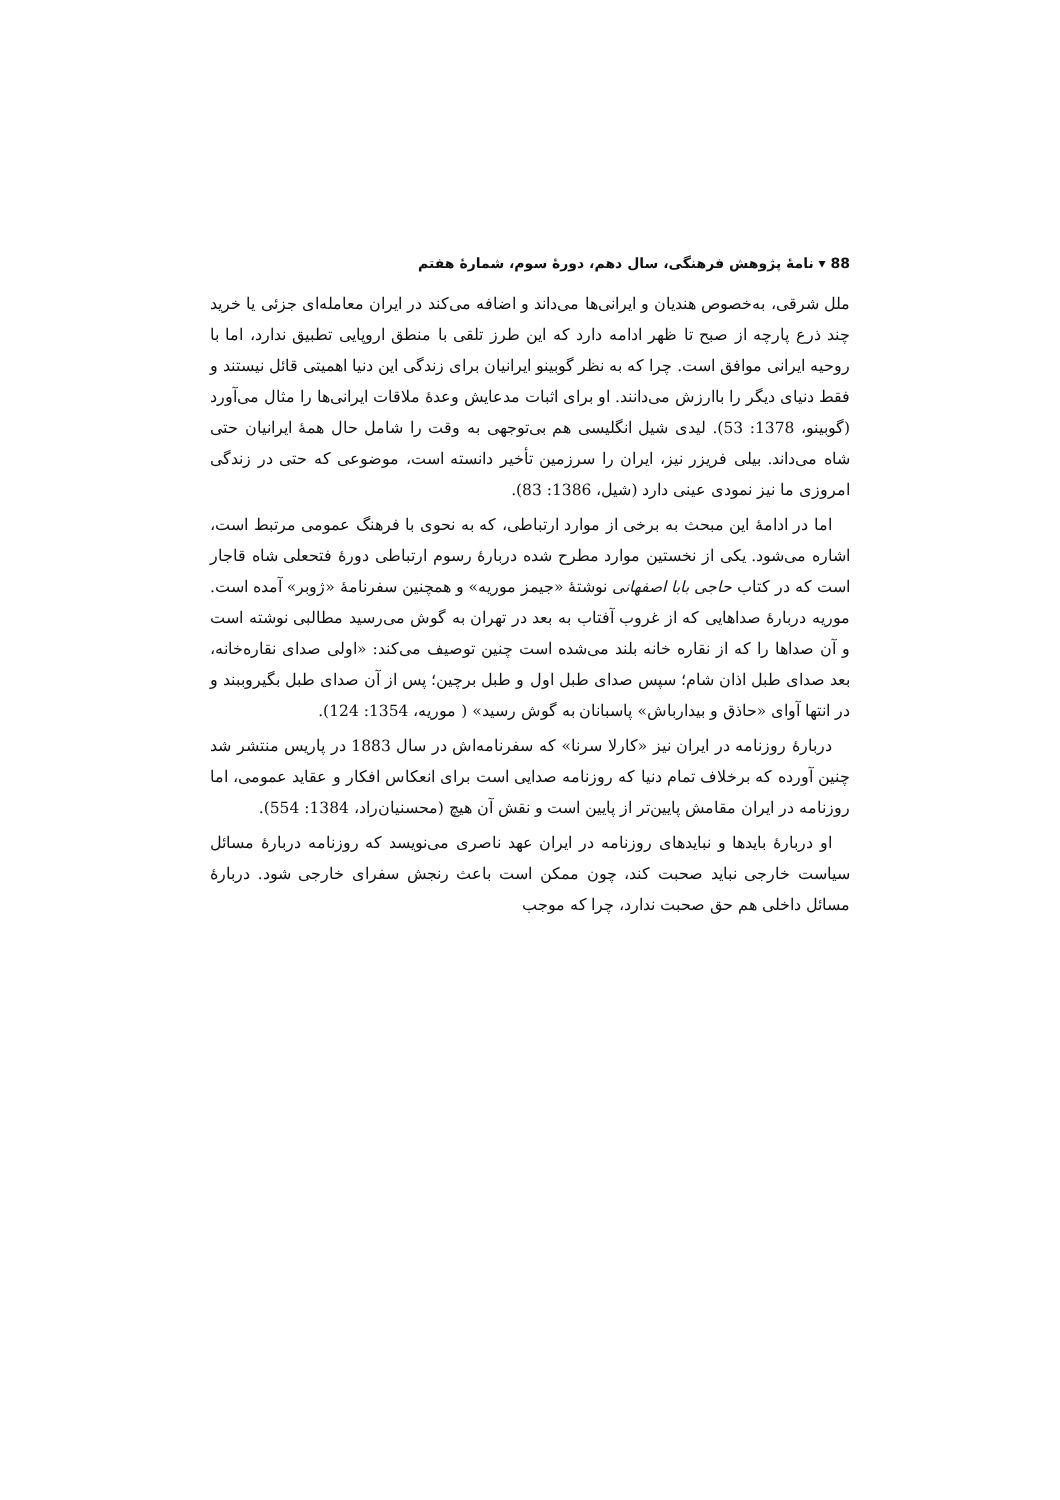88 ▾ نامهٔ پژوهش فرهنگی، سال دهم، دورهٔ سوم، شمارهٔ هفتم
ملل شرقی، به‌خصوص هندیان و ایرانی‌ها می‌داند و اضافه می‌کند در ایران معامله‌ای جزئی یا خرید چند ذرع پارچه از صبح تا ظهر ادامه دارد که این طرز تلقی با منطق اروپایی تطبیق ندارد، اما با روحیه ایرانی موافق است. چرا که به نظر گوبینو ایرانیان برای زندگی این دنیا اهمیتی قائل نیستند و فقط دنیای دیگر را باارزش می‌دانند. او برای اثبات مدعایش وعدهٔ ملاقات ایرانی‌ها را مثال می‌آورد (گوبینو، 1378: 53). لیدی شیل انگلیسی هم بی‌توجهی به وقت را شامل حال همهٔ ایرانیان حتی شاه می‌داند. بیلی فریزر نیز، ایران را سرزمین تأخیر دانسته است، موضوعی که حتی در زندگی امروزی ما نیز نمودی عینی دارد (شیل، 1386: 83).
اما در ادامهٔ این مبحث به برخی از موارد ارتباطی، که به نحوی با فرهنگ عمومی مرتبط است، اشاره می‌شود. یکی از نخستین موارد مطرح شده دربارهٔ رسوم ارتباطی دورهٔ فتحعلی شاه قاجار است که در کتاب حاجی بابا اصفهانی نوشتهٔ «جیمز موریه» و همچنین سفرنامهٔ «ژوبر» آمده است. موریه دربارهٔ صداهایی که از غروب آفتاب به بعد در تهران به گوش می‌رسید مطالبی نوشته است و آن صداها را که از نقاره خانه بلند می‌شده است چنین توصیف می‌کند: «اولی صدای نقاره‌خانه، بعد صدای طبل اذان شام؛ سپس صدای طبل اول و طبل برچین؛ پس از آن صدای طبل بگیروببند و در انتها آوای «حاذق و بیدارباش» پاسبانان به گوش رسید» ( موریه، 1354: 124).
دربارهٔ روزنامه در ایران نیز «کارلا سرنا» که سفرنامه‌اش در سال 1883 در پاریس منتشر شد چنین آورده که برخلاف تمام دنیا که روزنامه صدایی است برای انعکاس افکار و عقاید عمومی، اما روزنامه در ایران مقامش پایین‌تر از پایین است و نقش آن هیچ (محسنیان‌راد، 1384: 554).
او دربارهٔ بایدها و نبایدهای روزنامه در ایران عهد ناصری می‌نویسد که روزنامه دربارهٔ مسائل سیاست خارجی نباید صحبت کند، چون ممکن است باعث رنجش سفرای خارجی شود. دربارهٔ مسائل داخلی هم حق صحبت ندارد، چرا که موجب